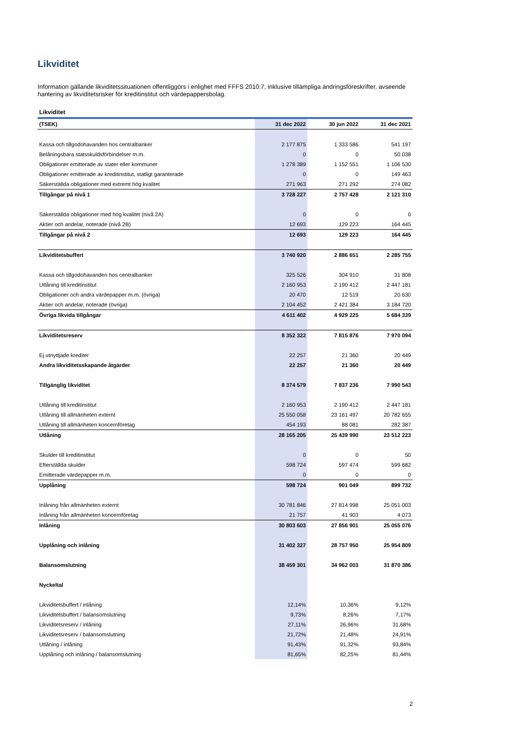Likviditet
Information gällande likviditetssituationen offentliggörs i enlighet med FFFS 2010:7, inklusive tillämpliga ändringsföreskrifter, avseende hantering av likviditetsrisker för kreditinstitut och värdepappersbolag.
| Likviditet | | | |
| (TSEK) | 31 dec 2022 | 30 jun 2022 | 31 dec 2021 |
| Kassa och tillgodohavanden hos centralbanker | 2 177 875 | 1 333 586 | 541 197 |
| Belåningsbara statsskuldsförbindelser m.m. | 0 | 0 | 50 038 |
| Obligationer emitterade av stater eller kommuner | 1 278 389 | 1 152 551 | 1 106 530 |
| Obligationer emitterade av kreditinstitut, statligt garanterade | 0 | 0 | 149 463 |
| Säkerställda obligationer med extremt hög kvalitet | 271 963 | 271 292 | 274 082 |
| Tillgångar på nivå 1 | 3 728 227 | 2 757 428 | 2 121 310 |
| Säkerställda obligationer med hög kvalitet (nivå 2A) | 0 | 0 | 0 |
| Aktier och andelar, noterade (nivå 2B) | 12 693 | 129 223 | 164 445 |
| Tillgångar på nivå 2 | 12 693 | 129 223 | 164 445 |
| Likviditetsbuffert | 3 740 920 | 2 886 651 | 2 285 755 |
| Kassa och tillgodohavanden hos centralbanker | 325 526 | 304 910 | 31 808 |
| Utlåning till kreditinstitut | 2 160 953 | 2 190 412 | 2 447 181 |
| Obligationer och andra värdepapper m.m. (övriga) | 20 470 | 12 519 | 20 630 |
| Aktier och andelar, noterade (övriga) | 2 104 452 | 2 421 384 | 3 184 720 |
| Övriga likvida tillgångar | 4 611 402 | 4 929 225 | 5 684 339 |
| Likviditetsreserv | 8 352 322 | 7 815 876 | 7 970 094 |
| Ej utnyttjade krediter | 22 257 | 21 360 | 20 449 |
| Andra likviditetsskapande åtgärder | 22 257 | 21 360 | 20 449 |
| Tillgänglig likviditet | 8 374 579 | 7 837 236 | 7 990 543 |
| Utlåning till kreditinstitut | 2 160 953 | 2 190 412 | 2 447 181 |
| Utlåning till allmänheten externt | 25 550 058 | 23 161 497 | 20 782 655 |
| Utlåning till allmänheten koncernföretag | 454 193 | 88 081 | 282 387 |
| Utlåning | 28 165 205 | 25 439 990 | 23 512 223 |
| Skulder till kreditinstitut | 0 | 0 | 50 |
| Efterställda skulder | 598 724 | 597 474 | 599 682 |
| Emitterade värdepapper m.m. | 0 | 0 | 0 |
| Upplåning | 598 724 | 901 049 | 899 732 |
| Inlåning från allmänheten externt | 30 781 846 | 27 814 998 | 25 051 003 |
| Inlåning från allmänheten koncernföretag | 21 757 | 41 903 | 4 073 |
| Inlåning | 30 803 603 | 27 856 901 | 25 055 076 |
| Upplåning och inlåning | 31 402 327 | 28 757 950 | 25 954 809 |
| Balansomslutning | 38 459 301 | 34 962 003 | 31 870 386 |
| Nyckeltal | | | |
| Likviditetsbuffert / inlåning | 12,14% | 10,36% | 9,12% |
| Likviditetsbuffert / balansomslutning | 9,73% | 8,26% | 7,17% |
| Likviditetsreserv / inlåning | 27,11% | 26,96% | 31,68% |
| Likviditetsreserv / balansomslutning | 21,72% | 21,48% | 24,91% |
| Utlåning / inlåning | 91,43% | 91,32% | 93,84% |
| Upplåning och inlåning / balansomslutning | 81,65% | 82,25% | 81,44% |
2